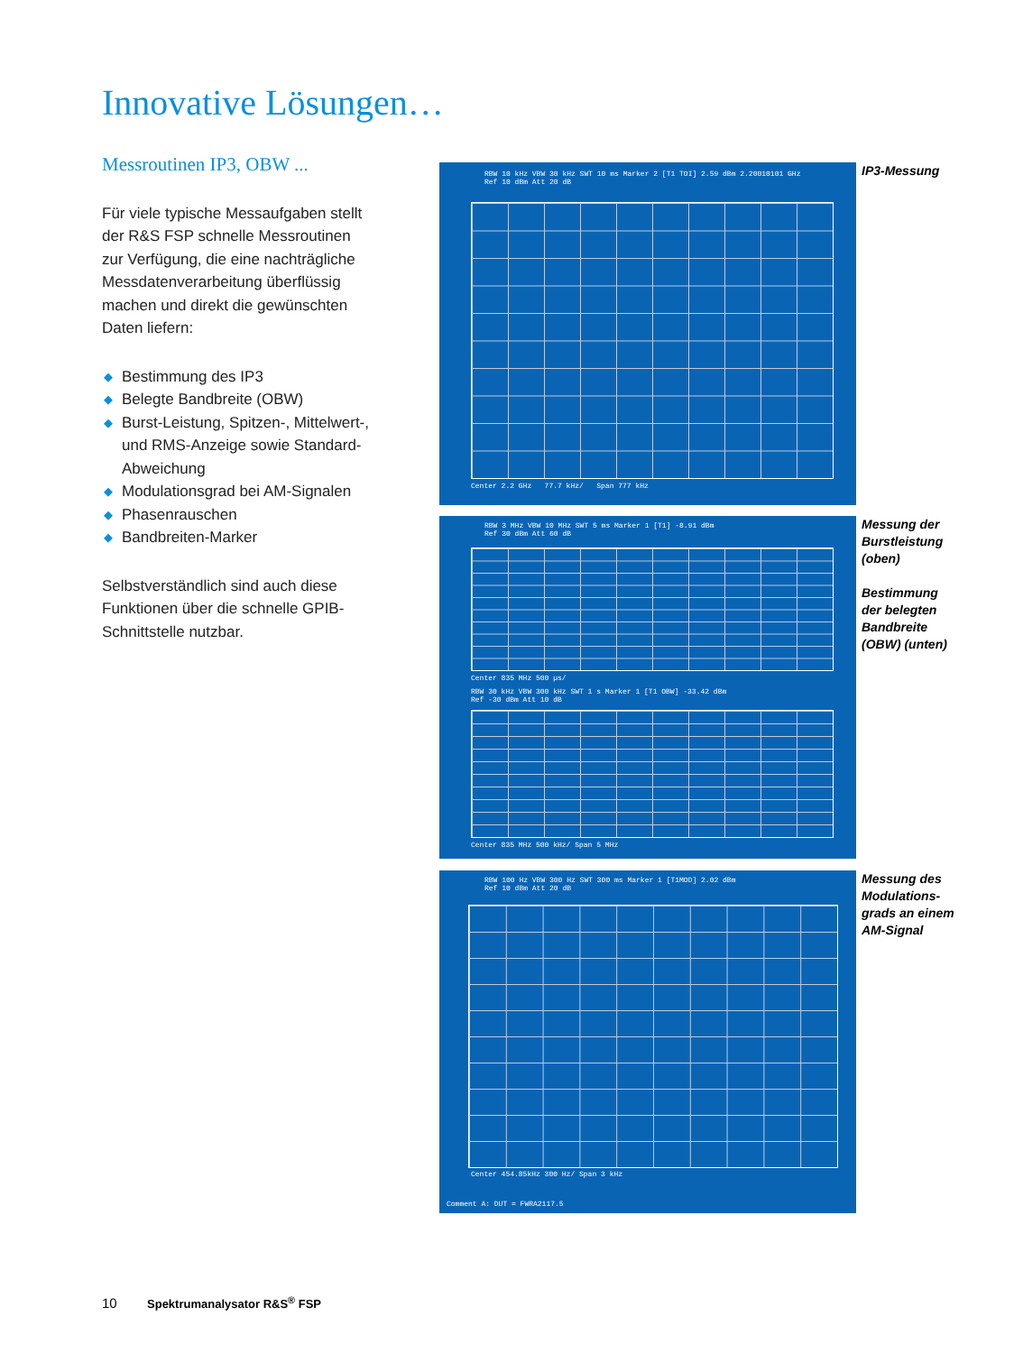Innovative Lösungen…
Messroutinen IP3, OBW ...
Für viele typische Messaufgaben stellt der R&S FSP schnelle Messroutinen zur Verfügung, die eine nachträgliche Messdatenverarbeitung überflüssig machen und direkt die gewünschten Daten liefern:
◆ Bestimmung des IP3
◆ Belegte Bandbreite (OBW)
◆ Burst-Leistung, Spitzen-, Mittelwert-, und RMS-Anzeige sowie Standard-Abweichung
◆ Modulationsgrad bei AM-Signalen
◆ Phasenrauschen
◆ Bandbreiten-Marker
Selbstverständlich sind auch diese Funktionen über die schnelle GPIB-Schnittstelle nutzbar.
RBW 10 kHz VBW 30 kHz SWT 10 ms Marker 2 [T1 TOI] 2.59 dBm 2.20010101 GHz
Ref 10 dBm Att 20 dB
Center 2.2 GHz 77.7 kHz/ Span 777 kHz
IP3-Messung
RBW 3 MHz VBW 10 MHz SWT 5 ms Marker 1 [T1] -8.91 dBm
Ref 30 dBm Att 60 dB
Center 835 MHz 500 µs/
RBW 30 kHz VBW 300 kHz SWT 1 s Marker 1 [T1 OBW] -33.42 dBm
Ref -30 dBm Att 10 dB
Center 835 MHz 500 kHz/ Span 5 MHz
Messung der Burstleistung (oben)
Bestimmung der belegten Bandbreite (OBW) (unten)
RBW 100 Hz VBW 300 Hz SWT 300 ms Marker 1 [T1MOD] 2.02 dBm
Ref 10 dBm Att 20 dB
Center 454.85kHz 300 Hz/ Span 3 kHz
Comment A: DUT = FWRA2117.5
Messung des Modulations-grads an einem AM-Signal
10 Spektrumanalysator R&S<sup>®</sup> FSP